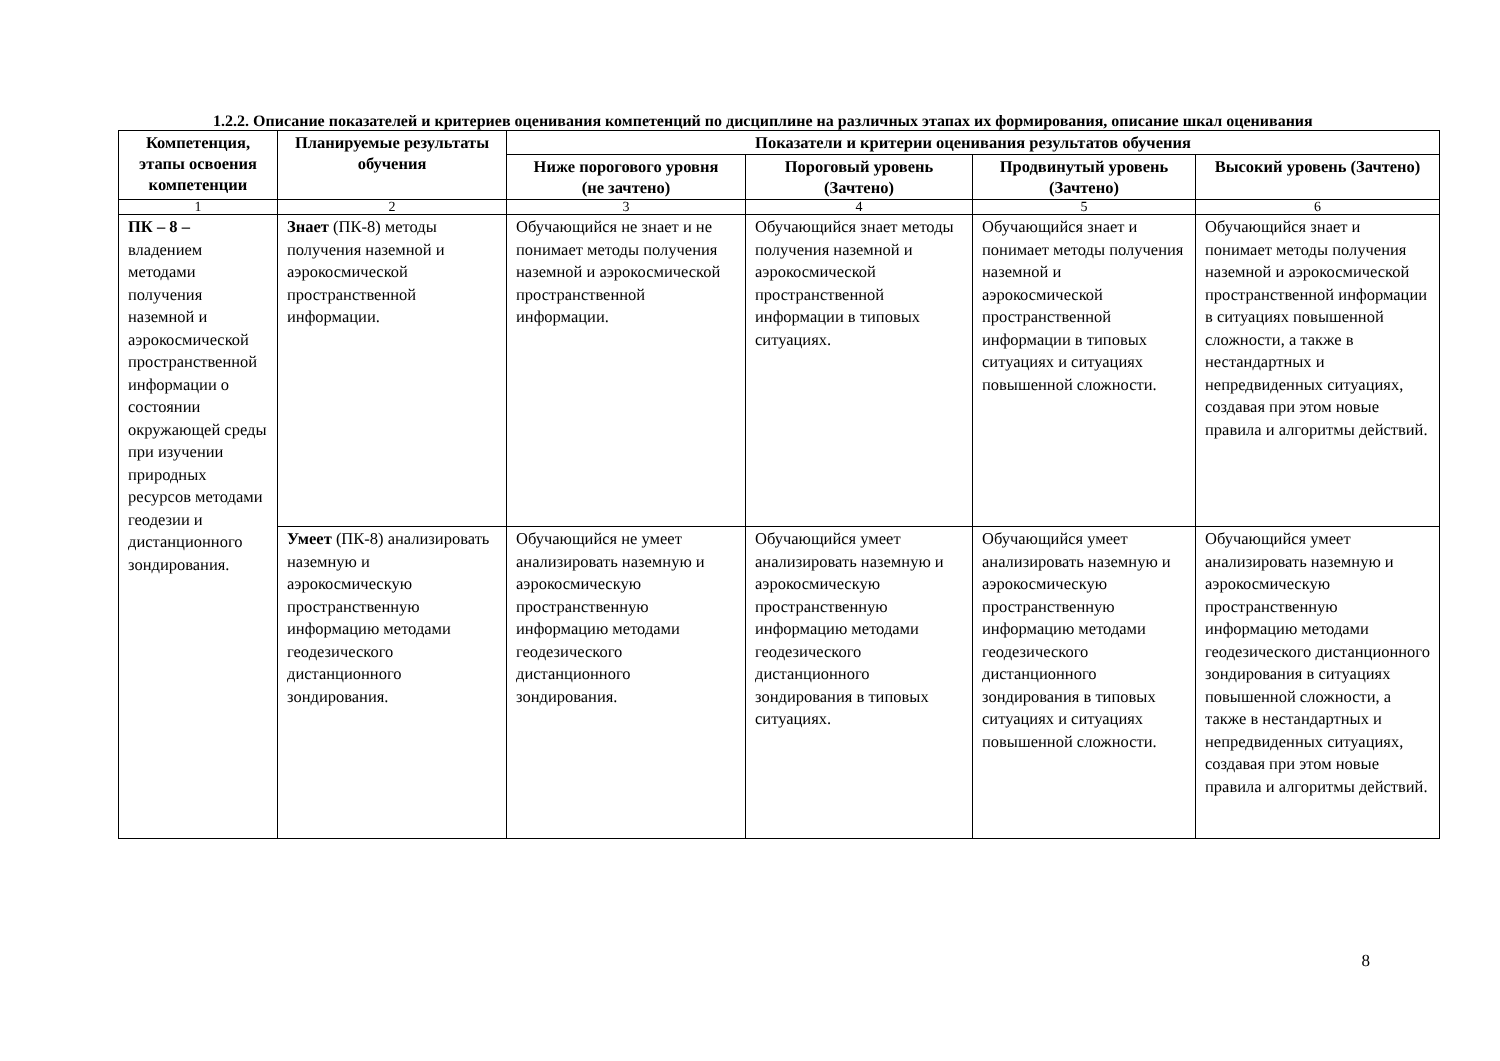1.2.2. Описание показателей и критериев оценивания компетенций по дисциплине на различных этапах их формирования, описание шкал оценивания
| Компетенция, этапы освоения компетенции | Планируемые результаты обучения | Показатели и критерии оценивания результатов обучения | | | |
| --- | --- | --- | --- | --- | --- |
| | | Ниже порогового уровня (не зачтено) | Пороговый уровень (Зачтено) | Продвинутый уровень (Зачтено) | Высокий уровень (Зачтено) |
| 1 | 2 | 3 | 4 | 5 | 6 |
| ПК – 8 – владением методами получения наземной и аэрокосмической пространственной информации о состоянии окружающей среды при изучении природных ресурсов методами геодезии и дистанционного зондирования. | Знает (ПК-8) методы получения наземной и аэрокосмической пространственной информации. | Обучающийся не знает и не понимает методы получения наземной и аэрокосмической пространственной информации. | Обучающийся знает методы получения наземной и аэрокосмической пространственной информации в типовых ситуациях. | Обучающийся знает и понимает методы получения наземной и аэрокосмической пространственной информации в типовых ситуациях и ситуациях повышенной сложности. | Обучающийся знает и понимает методы получения наземной и аэрокосмической пространственной информации в ситуациях повышенной сложности, а также в нестандартных и непредвиденных ситуациях, создавая при этом новые правила и алгоритмы действий. |
| | Умеет (ПК-8) анализировать наземную и аэрокосмическую пространственную информацию методами геодезического дистанционного зондирования. | Обучающийся не умеет анализировать наземную и аэрокосмическую пространственную информацию методами геодезического дистанционного зондирования. | Обучающийся умеет анализировать наземную и аэрокосмическую пространственную информацию методами геодезического дистанционного зондирования в типовых ситуациях. | Обучающийся умеет анализировать наземную и аэрокосмическую пространственную информацию методами геодезического дистанционного зондирования в типовых ситуациях и ситуациях повышенной сложности. | Обучающийся умеет анализировать наземную и аэрокосмическую пространственную информацию методами геодезического дистанционного зондирования в ситуациях повышенной сложности, а также в нестандартных и непредвиденных ситуациях, создавая при этом новые правила и алгоритмы действий. |
8